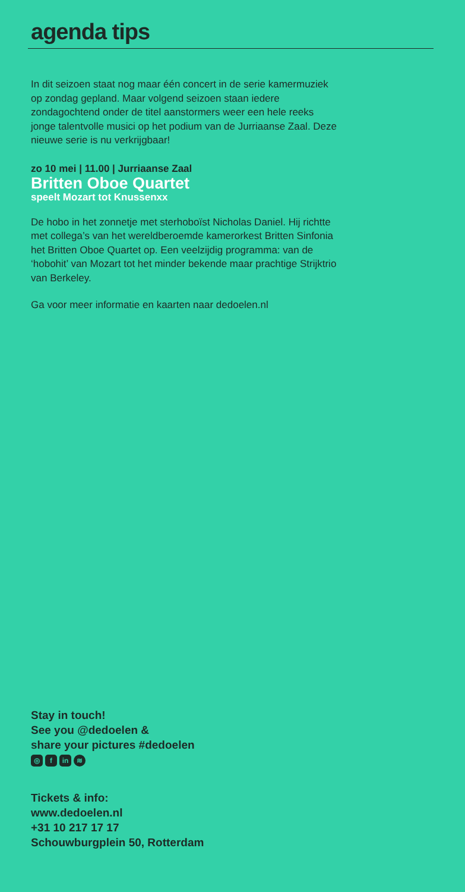agenda tips
In dit seizoen staat nog maar één concert in de serie kamermuziek op zondag gepland. Maar volgend seizoen staan iedere zondagochtend onder de titel aanstormers weer een hele reeks jonge talentvolle musici op het podium van de Jurriaanse Zaal. Deze nieuwe serie is nu verkrijgbaar!
zo 10 mei | 11.00 | Jurriaanse Zaal
Britten Oboe Quartet
speelt Mozart tot Knussenxx
De hobo in het zonnetje met sterhoboïst Nicholas Daniel. Hij richtte met collega’s van het wereldberoemde kamer­orkest Britten Sinfonia het Britten Oboe Quartet op. Een veelzijdig programma: van de ‘hobohit’ van Mozart tot het minder bekende maar prachtige Strijktrio van Berkeley.
Ga voor meer informatie en kaarten naar dedoelen.nl
Stay in touch!
See you @dedoelen &
share your pictures #dedoelen
◎ f in ≋
Tickets & info:
www.dedoelen.nl
+31 10 217 17 17
Schouwburgplein 50, Rotterdam